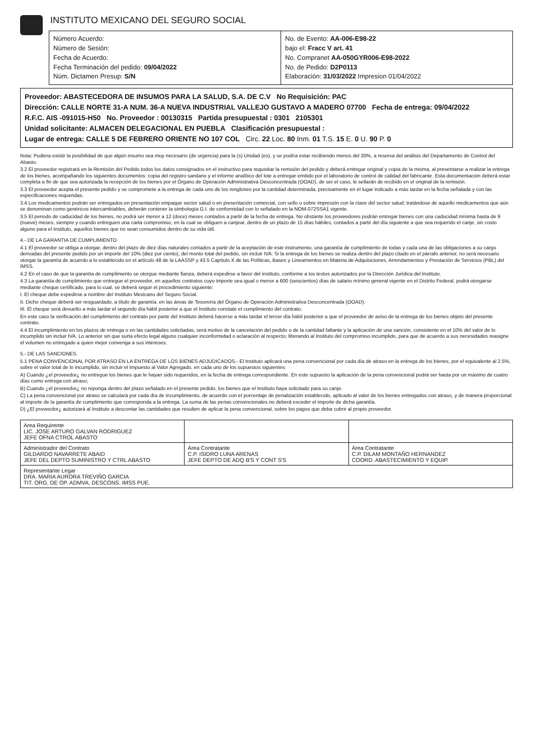INSTITUTO MEXICANO DEL SEGURO SOCIAL
Número Acuerdo:
Número de Sesión:
Fecha de Acuerdo:
Fecha Terminación del pedido: 09/04/2022
Núm. Dictamen Presup: S/N
No. de Evento: AA-006-E98-22
bajo el: Fracc V art. 41
No. Compranet AA-050GYR006-E98-2022
No. de Pedido: D2P0113
Elaboración: 31/03/2022 Impresion 01/04/2022
Proveedor: ABASTECEDORA DE INSUMOS PARA LA SALUD, S.A. DE C.V No Requisición: PAC
Dirección: CALLE NORTE 31-A NUM. 36-A NUEVA INDUSTRIAL VALLEJO GUSTAVO A MADERO 07700 Fecha de entrega: 09/04/2022
R.F.C. AIS -091015-H50 No. Proveedor : 00130315 Partida presupuestal : 0301 2105301
Unidad solicitante: ALMACEN DELEGACIONAL EN PUEBLA Clasificación presupuestal :
Lugar de entrega: CALLE 5 DE FEBRERO ORIENTE NO 107 COL Circ. 22 Loc. 80 Inm. 01 T.S. 15 E. 0 U. 90 P. 0
Nota: Pudiera existir la posibilidad de que algún insumo sea muy necesario (de urgencia) para la (s) Unidad (es), y se podría estar recibiendo menos del 30%, a reserva del análisis del Departamento de Control del Abasto.
3.2 El proveedor registrará en la Remisión del Pedido todos los datos consignados en el instructivo para requisitar la remisión del pedido y deberá entregar original y copia de la misma, al presentarse a realizar la entrega de los bienes, acompañando los siguientes documentos: copia del registro sanitario y el informe analítico del lote a entregar emitido por el laboratorio de control de calidad del fabricante. Esta documentación deberá estar completa a fin de que sea autorizada la recepción de los bienes por el Órgano de Operación Administrativa Desconcentrada (OOAD), de ser el caso, le sellarán de recibido en el original de la remisión.
3.3 El proveedor acepta el presente pedido y se compromete a la entrega de cada uno de los renglones por la cantidad determinada, precisamente en el lugar indicado a más tardar en la fecha señalada y con las especificaciones requeridas.
3.4 Los medicamentos podrán ser entregados en presentación empaque sector salud o en presentación comercial, con sello o sobre impresión con la clave del sector salud; tratándose de aquello medicamentos que aún se denominan como genéricos intercambiables, deberán contener la simbología G.I. de conformidad con lo señalado en la NOM-072SSA1 vigente.
3.5 El periodo de caducidad de los bienes, no podrá ser menor a 12 (doce) meses contados a partir de la fecha de entrega. No obstante los proveedores podrán entregar bienes con una caducidad mínima hasta de 9 (nueve) meses, siempre y cuando entreguen una carta compromiso, en la cual se obliguen a canjear, dentro de un plazo de 15 días hábiles, contados a partir del día siguiente a que sea requerido el canje, sin costo alguno para el Instituto, aquellos bienes que no sean consumidos dentro de su vida útil.
4.- DE LA GARANTIA DE CUMPLIMIENTO
4.1 El proveedor se obliga a otorgar, dentro del plazo de diez días naturales contados a partir de la aceptación de este instrumento, una garantía de cumplimiento de todas y cada una de las obligaciones a su cargo derivadas del presente pedido por un importe del 10% (diez por ciento), del monto total del pedido, sin incluir IVA. Si la entrega de los bienes se realiza dentro del plazo citado en el párrafo anterior, no será necesario otorgar la garantía de acuerdo a lo establecido en el artículo 48 de la LAASSP y 43.5 Capítulo X de las Políticas, Bases y Lineamientos en Materia de Adquisiciones, Arrendamientos y Prestación de Servicios (PBL) del IMSS.
4.2 En el caso de que la garantía de cumplimiento se otorgue mediante fianza, deberá expedirse a favor del instituto, conforme a los textos autorizados por la Dirección Jurídica del Instituto.
4.3 La garantía de cumplimiento que entregue el proveedor, en aquellos contratos cuyo importe sea igual o menor a 600 (seiscientos) días de salario mínimo general vigente en el Distrito Federal, podrá otorgarse mediante cheque certificado, para lo cual, se deberá seguir el procedimiento siguiente:
I. El cheque debe expedirse a nombre del Instituto Mexicano del Seguro Social.
II. Dicho cheque deberá ser resguardado, a título de garantía, en las áreas de Tesorería del Órgano de Operación Administrativa Desconcentrada (OOAD).
III. El cheque será devuelto a más tardar el segundo día hábil posterior a que el Instituto constate el cumplimiento del contrato.
En este caso la verificación del cumplimiento del contrato por parte del Instituto deberá hacerse a más tardar el tercer día hábil posterior a que el proveedor de aviso de la entrega de los bienes objeto del presente contrato.
4.4 El incumplimiento en los plazos de entrega o en las cantidades solicitadas, será motivo de la cancelación del pedido o de la cantidad faltante y la aplicación de una sanción, consistente en el 10% del valor de lo incumplido sin incluir IVA. Lo anterior sin que surta efecto legal alguno cualquier inconformidad o aclaración al respecto; liberando al Instituto del compromiso incumplido, para que de acuerdo a sus necesidades reasigne el volumen no entregado a quien mejor convenga a sus intereses.
5.- DE LAS SANCIONES.
5.1 PENA CONVENCIONAL POR ATRASO EN LA ENTREGA DE LOS BIENES ADJUDICADOS.- El Instituto aplicará una pena convencional por cada día de atraso en la entrega de los bienes, por el equivalente al 2.5%, sobre el valor total de lo incumplido, sin incluir el Impuesto al Valor Agregado, en cada uno de los supuestos siguientes:
A) Cuando ¿el proveedor¿ no entregue los bienes que le hayan sido requeridos, en la fecha de entrega correspondiente. En este supuesto la aplicación de la pena convencional podrá ser hasta por un máximo de cuatro días como entrega con atraso;
B) Cuando ¿el proveedor¿ no reponga dentro del plazo señalado en el presente pedido, los bienes que el Instituto haya solicitado para su canje.
C) La pena convencional por atraso se calculará por cada día de incumplimiento, de acuerdo con el porcentaje de penalización establecido, aplicado al valor de los bienes entregados con atraso, y de manera proporcional al importe de la garantía de cumplimiento que corresponda a la entrega. La suma de las penas convencionales no deberá exceder el importe de dicha garantía.
D) ¿El proveedor¿ autorizará al Instituto a descontar las cantidades que resulten de aplicar la pena convencional, sobre los pagos que deba cubrir al propio proveedor.
| Area Requirente LIC. JOSE ARTURO GALVAN RODRIGUEZ JEFE OFNA CTROL ABASTO | | |
| Administrador del Contrato GILDARDO NAVARRETE ABAID JEFE DEL DEPTO SUMINISTRO Y CTRL ABASTO | Área Contratante C.P. ISIDRO LUNA ARENAS JEFE DEPTO DE ADQ B'S Y CONT S'S | Área Contratante C.P. DILAM MONTAÑO HERNANDEZ COORD. ABASTECIMIENTO Y EQUIP. |
| Representante Legar DRA. MARIA AURORA TREVIÑO GARCIA TIT. ORG. DE OP. ADMVA. DESCONS. IMSS PUE. | | |